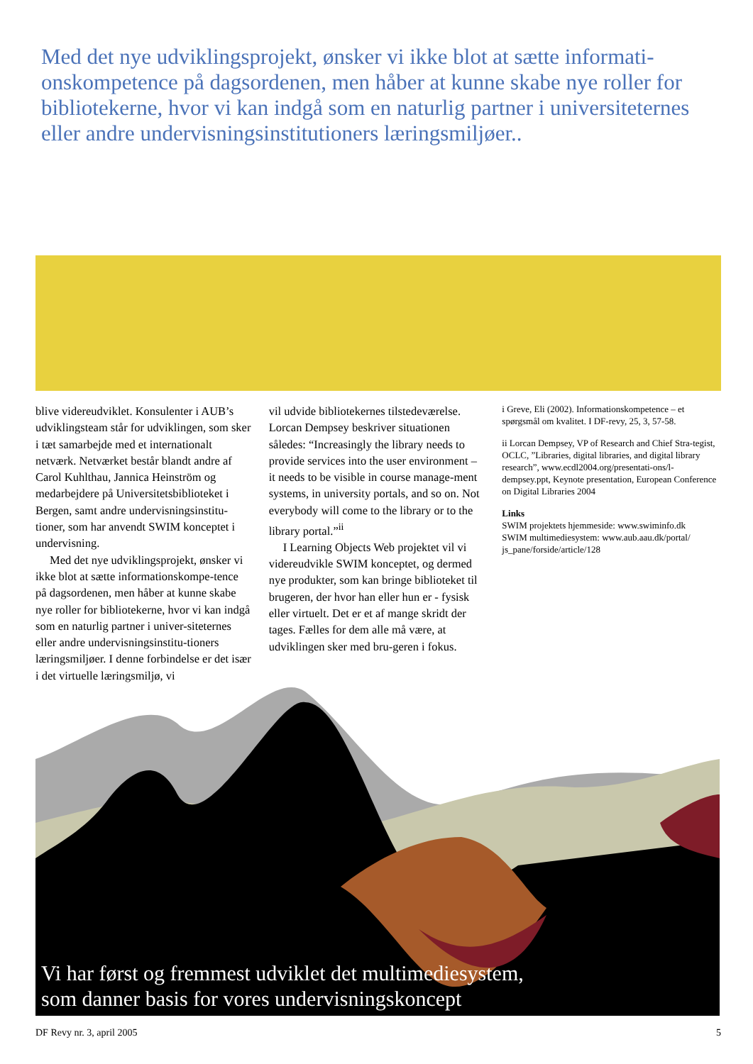Med det nye udviklingsprojekt, ønsker vi ikke blot at sætte informati-onskompetence på dagsordenen, men håber at kunne skabe nye roller for bibliotekerne, hvor vi kan indgå som en naturlig partner i universiteternes eller andre undervisningsinstitutioners læringsmiljøer..
blive videreudviklet. Konsulenter i AUB’s udviklingsteam står for udviklingen, som sker i tæt samarbejde med et internationalt netværk. Netværket består blandt andre af Carol Kuhlthau, Jannica Heinström og medarbejdere på Universitetsbiblioteket i Bergen, samt andre undervisningsinstitu-tioner, som har anvendt SWIM konceptet i undervisning.
Med det nye udviklingsprojekt, ønsker vi ikke blot at sætte informationskompe-tence på dagsordenen, men håber at kunne skabe nye roller for bibliotekerne, hvor vi kan indgå som en naturlig partner i univer-siteternes eller andre undervisningsinstitu-tioners læringsmiljøer. I denne forbindelse er det især i det virtuelle læringsmiljø, vi
vil udvide bibliotekernes tilstedeværelse. Lorcan Dempsey beskriver situationen således: “Increasingly the library needs to provide services into the user environment – it needs to be visible in course manage-ment systems, in university portals, and so on. Not everybody will come to the library or to the library portal.”<sup>ii</sup>
I Learning Objects Web projektet vil vi videreudvikle SWIM konceptet, og dermed nye produkter, som kan bringe biblioteket til brugeren, der hvor han eller hun er - fysisk eller virtuelt. Det er et af mange skridt der tages. Fælles for dem alle må være, at udviklingen sker med bru-geren i fokus.
i Greve, Eli (2002). Informationskompetence – et spørgsmål om kvalitet. I DF-revy, 25, 3, 57-58.
ii Lorcan Dempsey, VP of Research and Chief Stra-tegist, OCLC, ”Libraries, digital libraries, and digital library research”, www.ecdl2004.org/presentati-ons/l-dempsey.ppt, Keynote presentation, European Conference on Digital Libraries 2004
Links
SWIM projektets hjemmeside: www.swiminfo.dk
SWIM multimediesystem: www.aub.aau.dk/portal/ js_pane/forside/article/128
Vi har først og fremmest udviklet det multimediesystem,
som danner basis for vores undervisningskoncept
DF Revy nr. 3, april 2005 5